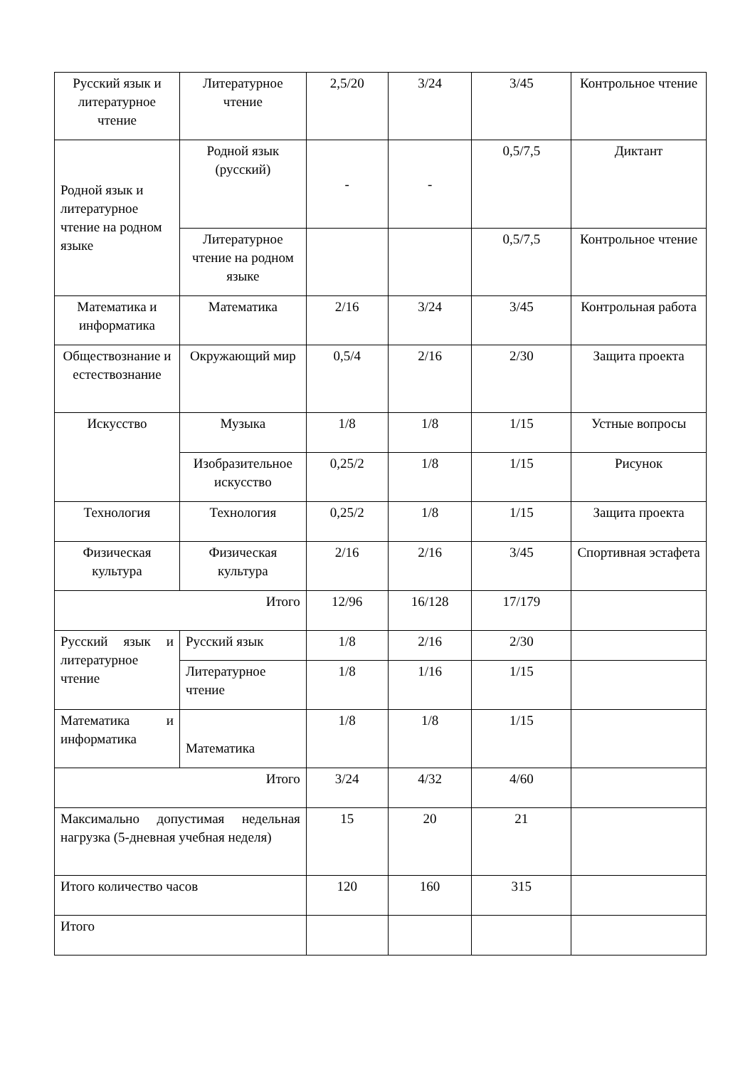| Русский язык и литературное чтение | Литературное чтение | 2,5/20 | 3/24 | 3/45 | Контрольное чтение |
| Родной язык и литературное чтение на родном языке | Родной язык (русский) | - | - | 0,5/7,5 | Диктант |
| | Литературное чтение на родном языке | | | 0,5/7,5 | Контрольное чтение |
| Математика и информатика | Математика | 2/16 | 3/24 | 3/45 | Контрольная работа |
| Обществознание и естествознание | Окружающий мир | 0,5/4 | 2/16 | 2/30 | Защита проекта |
| Искусство | Музыка | 1/8 | 1/8 | 1/15 | Устные вопросы |
| | Изобразительное искусство | 0,25/2 | 1/8 | 1/15 | Рисунок |
| Технология | Технология | 0,25/2 | 1/8 | 1/15 | Защита проекта |
| Физическая культура | Физическая культура | 2/16 | 2/16 | 3/45 | Спортивная эстафета |
| Итого | | 12/96 | 16/128 | 17/179 | |
| Русский язык и литературное чтение | Русский язык | 1/8 | 2/16 | 2/30 | |
| | Литературное чтение | 1/8 | 1/16 | 1/15 | |
| Математика и информатика | Математика | 1/8 | 1/8 | 1/15 | |
| Итого | | 3/24 | 4/32 | 4/60 | |
| Максимально допустимая недельная нагрузка (5-дневная учебная неделя) | | 15 | 20 | 21 | |
| Итого количество часов | | 120 | 160 | 315 | |
| Итого | | | | | |